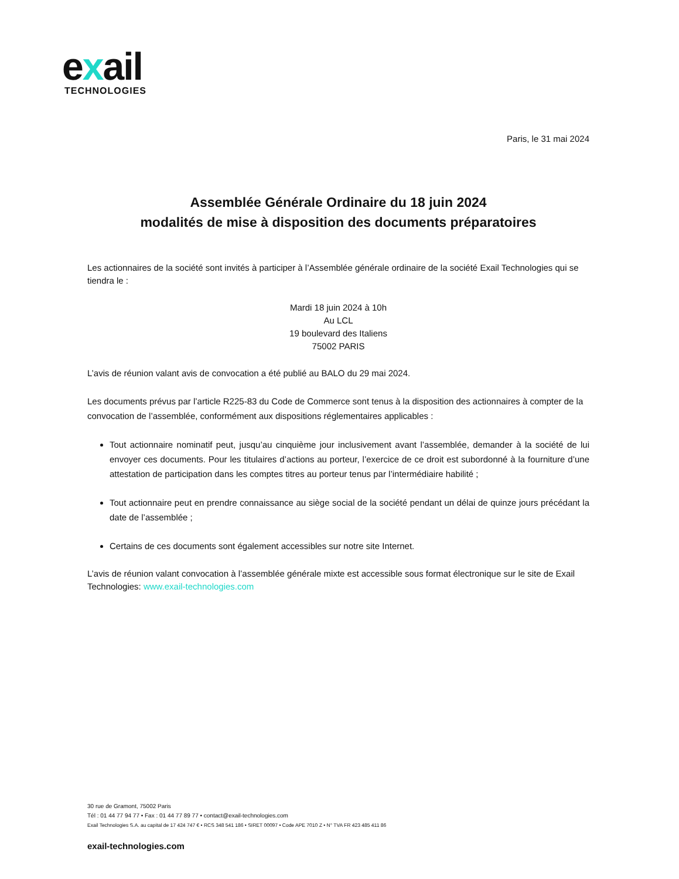exail
TECHNOLOGIES
Paris, le 31 mai 2024
Assemblée Générale Ordinaire du 18 juin 2024
modalités de mise à disposition des documents préparatoires
Les actionnaires de la société sont invités à participer à l’Assemblée générale ordinaire de la société Exail Technologies qui se tiendra le :
Mardi 18 juin 2024 à 10h
Au LCL
19 boulevard des Italiens
75002 PARIS
L’avis de réunion valant avis de convocation a été publié au BALO du 29 mai 2024.
Les documents prévus par l’article R225-83 du Code de Commerce sont tenus à la disposition des actionnaires à compter de la convocation de l’assemblée, conformément aux dispositions réglementaires applicables :
Tout actionnaire nominatif peut, jusqu’au cinquième jour inclusivement avant l’assemblée, demander à la société de lui envoyer ces documents. Pour les titulaires d’actions au porteur, l’exercice de ce droit est subordonné à la fourniture d’une attestation de participation dans les comptes titres au porteur tenus par l’intermédiaire habilité ;
Tout actionnaire peut en prendre connaissance au siège social de la société pendant un délai de quinze jours précédant la date de l’assemblée ;
Certains de ces documents sont également accessibles sur notre site Internet.
L’avis de réunion valant convocation à l’assemblée générale mixte est accessible sous format électronique sur le site de Exail Technologies: www.exail-technologies.com
30 rue de Gramont, 75002 Paris
Tél : 01 44 77 94 77 • Fax : 01 44 77 89 77 • contact@exail-technologies.com
Exail Technologies S.A. au capital de 17 424 747 € • RCS 348 541 186 • SIRET 00097 • Code APE 7010 Z • N° TVA FR 423 485 411 86
exail-technologies.com